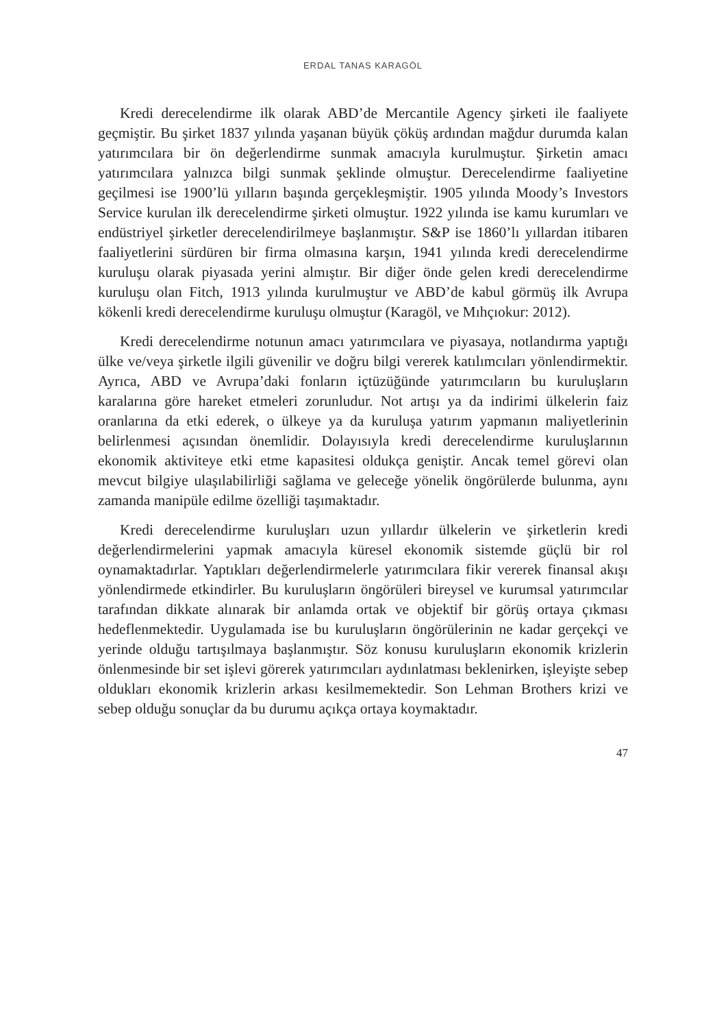ERDAL TANAS KARAGÖL
Kredi derecelendirme ilk olarak ABD’de Mercantile Agency şirketi ile faaliyete geçmiştir. Bu şirket 1837 yılında yaşanan büyük çöküş ardından mağdur durumda kalan yatırımcılara bir ön değerlendirme sunmak amacıyla kurulmuştur. Şirketin amacı yatırımcılara yalnızca bilgi sunmak şeklinde olmuştur. Derecelendirme faaliyetine geçilmesi ise 1900’lü yılların başında gerçekleşmiştir. 1905 yılında Moody’s Investors Service kurulan ilk derecelendirme şirketi olmuştur. 1922 yılında ise kamu kurumları ve endüstriyel şirketler derecelendirilmeye başlanmıştır. S&P ise 1860’lı yıllardan itibaren faaliyetlerini sürdüren bir firma olmasına karşın, 1941 yılında kredi derecelendirme kuruluşu olarak piyasada yerini almıştır. Bir diğer önde gelen kredi derecelendirme kuruluşu olan Fitch, 1913 yılında kurulmuştur ve ABD’de kabul görmüş ilk Avrupa kökenli kredi derecelendirme kuruluşu olmuştur (Karagöl, ve Mıhçıokur: 2012).
Kredi derecelendirme notunun amacı yatırımcılara ve piyasaya, notlandırma yaptığı ülke ve/veya şirketle ilgili güvenilir ve doğru bilgi vererek katılımcıları yönlendirmektir. Ayrıca, ABD ve Avrupa’daki fonların içtüzüğünde yatırımcıların bu kuruluşların karalarına göre hareket etmeleri zorunludur. Not artışı ya da indirimi ülkelerin faiz oranlarına da etki ederek, o ülkeye ya da kuruluşa yatırım yapmanın maliyetlerinin belirlenmesi açısından önemlidir. Dolayısıyla kredi derecelendirme kuruluşlarının ekonomik aktiviteye etki etme kapasitesi oldukça geniştir. Ancak temel görevi olan mevcut bilgiye ulaşılabilirliği sağlama ve geleceğe yönelik öngörülerde bulunma, aynı zamanda manipüle edilme özelliği taşımaktadır.
Kredi derecelendirme kuruluşları uzun yıllardır ülkelerin ve şirketlerin kredi değerlendirmelerini yapmak amacıyla küresel ekonomik sistemde güçlü bir rol oynamaktadırlar. Yaptıkları değerlendirmelerle yatırımcılara fikir vererek finansal akışı yönlendirmede etkindirler. Bu kuruluşların öngörüleri bireysel ve kurumsal yatırımcılar tarafından dikkate alınarak bir anlamda ortak ve objektif bir görüş ortaya çıkması hedeflenmektedir. Uygulamada ise bu kuruluşların öngörülerinin ne kadar gerçekçi ve yerinde olduğu tartışılmaya başlanmıştır. Söz konusu kuruluşların ekonomik krizlerin önlenmesinde bir set işlevi görerek yatırımcıları aydınlatması beklenirken, işleyişte sebep oldukları ekonomik krizlerin arkası kesilmemektedir. Son Lehman Brothers krizi ve sebep olduğu sonuçlar da bu durumu açıkça ortaya koymaktadır.
47